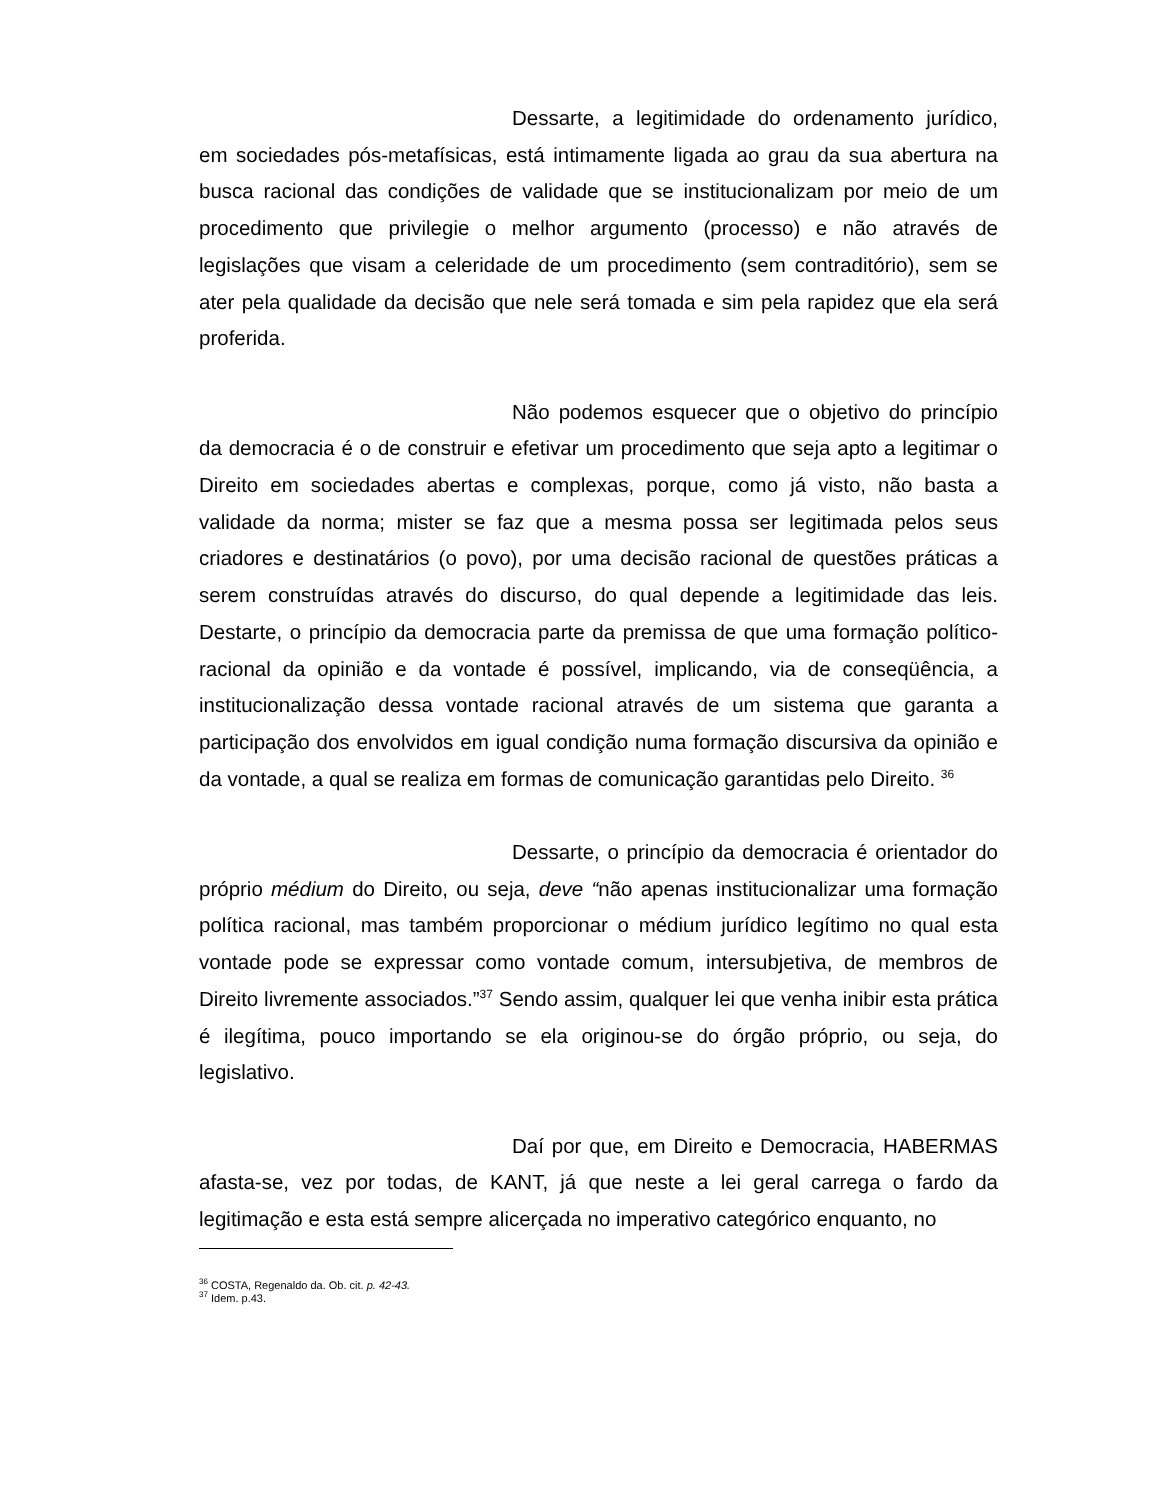Dessarte, a legitimidade do ordenamento jurídico, em sociedades pós-metafísicas, está intimamente ligada ao grau da sua abertura na busca racional das condições de validade que se institucionalizam por meio de um procedimento que privilegie o melhor argumento (processo) e não através de legislações que visam a celeridade de um procedimento (sem contraditório), sem se ater pela qualidade da decisão que nele será tomada e sim pela rapidez que ela será proferida.
Não podemos esquecer que o objetivo do princípio da democracia é o de construir e efetivar um procedimento que seja apto a legitimar o Direito em sociedades abertas e complexas, porque, como já visto, não basta a validade da norma; mister se faz que a mesma possa ser legitimada pelos seus criadores e destinatários (o povo), por uma decisão racional de questões práticas a serem construídas através do discurso, do qual depende a legitimidade das leis. Destarte, o princípio da democracia parte da premissa de que uma formação político-racional da opinião e da vontade é possível, implicando, via de conseqüência, a institucionalização dessa vontade racional através de um sistema que garanta a participação dos envolvidos em igual condição numa formação discursiva da opinião e da vontade, a qual se realiza em formas de comunicação garantidas pelo Direito. <sup>36</sup>
Dessarte, o princípio da democracia é orientador do próprio médium do Direito, ou seja, deve “não apenas institucionalizar uma formação política racional, mas também proporcionar o médium jurídico legítimo no qual esta vontade pode se expressar como vontade comum, intersubjetiva, de membros de Direito livremente associados.”<sup>37</sup> Sendo assim, qualquer lei que venha inibir esta prática é ilegítima, pouco importando se ela originou-se do órgão próprio, ou seja, do legislativo.
Daí por que, em Direito e Democracia, HABERMAS afasta-se, vez por todas, de KANT, já que neste a lei geral carrega o fardo da legitimação e esta está sempre alicerçada no imperativo categórico enquanto, no
<sup>36</sup> COSTA, Regenaldo da. Ob. cit. p. 42-43.
<sup>37</sup> Idem. p.43.